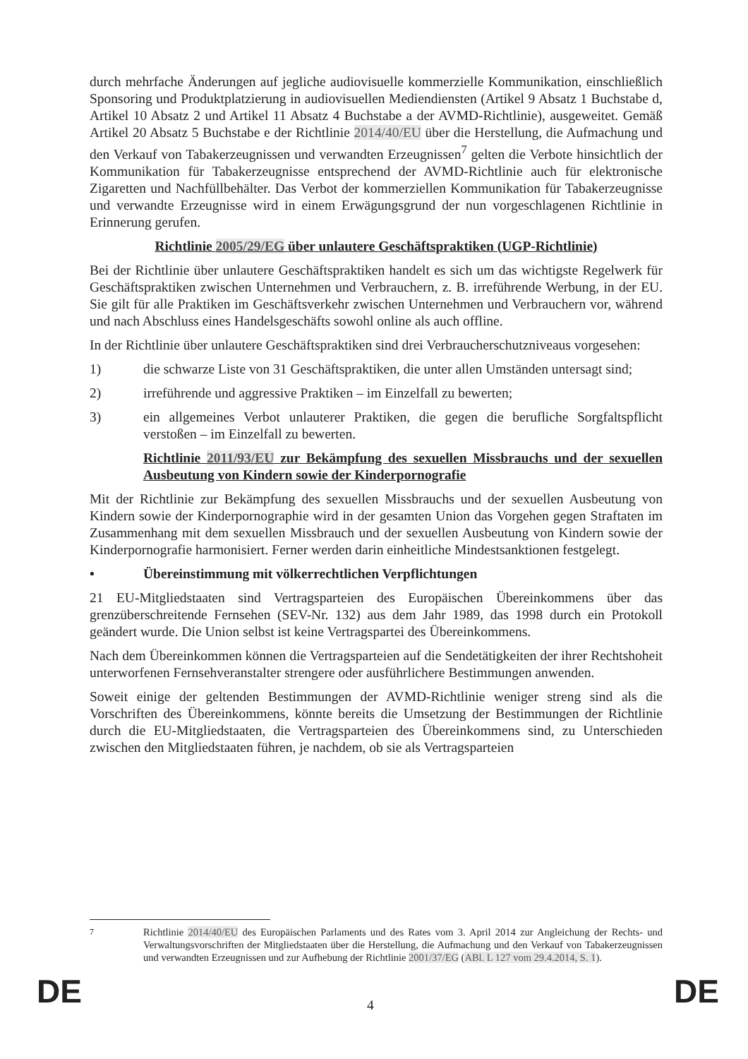durch mehrfache Änderungen auf jegliche audiovisuelle kommerzielle Kommunikation, einschließlich Sponsoring und Produktplatzierung in audiovisuellen Mediendiensten (Artikel 9 Absatz 1 Buchstabe d, Artikel 10 Absatz 2 und Artikel 11 Absatz 4 Buchstabe a der AVMD-Richtlinie), ausgeweitet. Gemäß Artikel 20 Absatz 5 Buchstabe e der Richtlinie 2014/40/EU über die Herstellung, die Aufmachung und den Verkauf von Tabakerzeugnissen und verwandten Erzeugnissen<sup>7</sup> gelten die Verbote hinsichtlich der Kommunikation für Tabakerzeugnisse entsprechend der AVMD-Richtlinie auch für elektronische Zigaretten und Nachfüllbehälter. Das Verbot der kommerziellen Kommunikation für Tabakerzeugnisse und verwandte Erzeugnisse wird in einem Erwägungsgrund der nun vorgeschlagenen Richtlinie in Erinnerung gerufen.
Richtlinie 2005/29/EG über unlautere Geschäftspraktiken (UGP-Richtlinie)
Bei der Richtlinie über unlautere Geschäftspraktiken handelt es sich um das wichtigste Regelwerk für Geschäftspraktiken zwischen Unternehmen und Verbrauchern, z. B. irreführende Werbung, in der EU. Sie gilt für alle Praktiken im Geschäftsverkehr zwischen Unternehmen und Verbrauchern vor, während und nach Abschluss eines Handelsgeschäfts sowohl online als auch offline.
In der Richtlinie über unlautere Geschäftspraktiken sind drei Verbraucherschutzniveaus vorgesehen:
1) die schwarze Liste von 31 Geschäftspraktiken, die unter allen Umständen untersagt sind;
2) irreführende und aggressive Praktiken – im Einzelfall zu bewerten;
3) ein allgemeines Verbot unlauterer Praktiken, die gegen die berufliche Sorgfaltspflicht verstoßen – im Einzelfall zu bewerten.
Richtlinie 2011/93/EU zur Bekämpfung des sexuellen Missbrauchs und der sexuellen Ausbeutung von Kindern sowie der Kinderpornografie
Mit der Richtlinie zur Bekämpfung des sexuellen Missbrauchs und der sexuellen Ausbeutung von Kindern sowie der Kinderpornographie wird in der gesamten Union das Vorgehen gegen Straftaten im Zusammenhang mit dem sexuellen Missbrauch und der sexuellen Ausbeutung von Kindern sowie der Kinderpornografie harmonisiert. Ferner werden darin einheitliche Mindestsanktionen festgelegt.
• Übereinstimmung mit völkerrechtlichen Verpflichtungen
21 EU-Mitgliedstaaten sind Vertragsparteien des Europäischen Übereinkommens über das grenzüberschreitende Fernsehen (SEV-Nr. 132) aus dem Jahr 1989, das 1998 durch ein Protokoll geändert wurde. Die Union selbst ist keine Vertragspartei des Übereinkommens.
Nach dem Übereinkommen können die Vertragsparteien auf die Sendetätigkeiten der ihrer Rechtshoheit unterworfenen Fernsehveranstalter strengere oder ausführlichere Bestimmungen anwenden.
Soweit einige der geltenden Bestimmungen der AVMD-Richtlinie weniger streng sind als die Vorschriften des Übereinkommens, könnte bereits die Umsetzung der Bestimmungen der Richtlinie durch die EU-Mitgliedstaaten, die Vertragsparteien des Übereinkommens sind, zu Unterschieden zwischen den Mitgliedstaaten führen, je nachdem, ob sie als Vertragsparteien
<sup>7</sup> Richtlinie 2014/40/EU des Europäischen Parlaments und des Rates vom 3. April 2014 zur Angleichung der Rechts- und Verwaltungsvorschriften der Mitgliedstaaten über die Herstellung, die Aufmachung und den Verkauf von Tabakerzeugnissen und verwandten Erzeugnissen und zur Aufhebung der Richtlinie 2001/37/EG (ABl. L 127 vom 29.4.2014, S. 1).
DE 4 DE